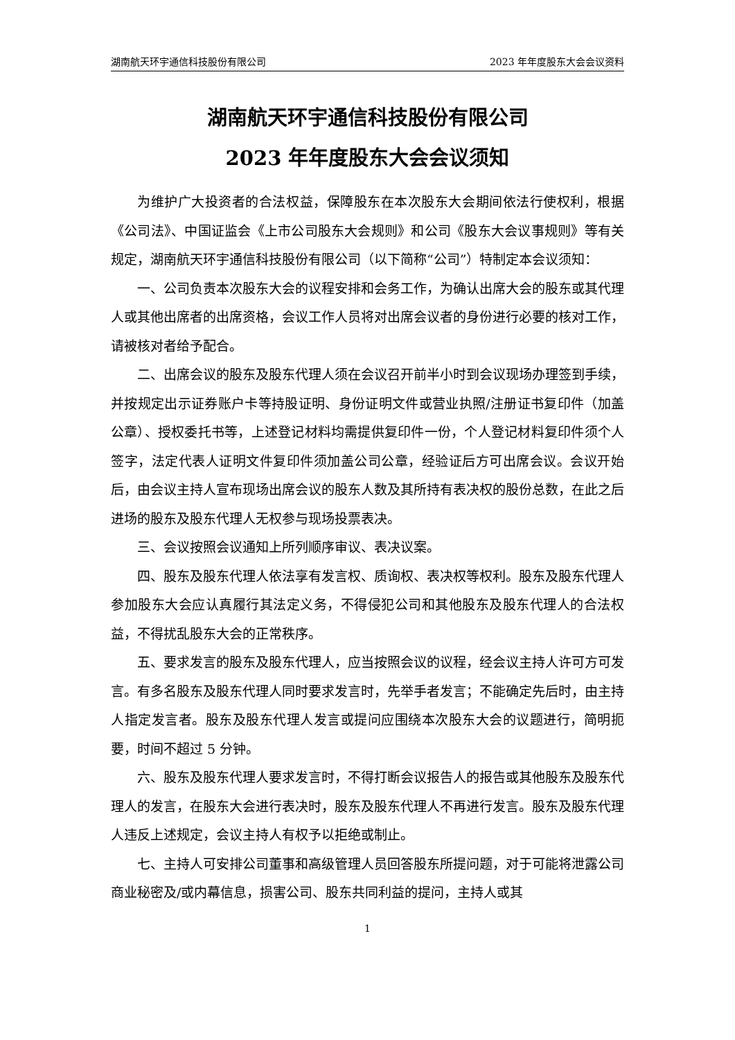湖南航天环宇通信科技股份有限公司 2023 年年度股东大会会议资料
湖南航天环宇通信科技股份有限公司
2023 年年度股东大会会议须知
为维护广大投资者的合法权益，保障股东在本次股东大会期间依法行使权利，根据《公司法》、中国证监会《上市公司股东大会规则》和公司《股东大会议事规则》等有关规定，湖南航天环宇通信科技股份有限公司（以下简称“公司”）特制定本会议须知：
一、公司负责本次股东大会的议程安排和会务工作，为确认出席大会的股东或其代理人或其他出席者的出席资格，会议工作人员将对出席会议者的身份进行必要的核对工作，请被核对者给予配合。
二、出席会议的股东及股东代理人须在会议召开前半小时到会议现场办理签到手续，并按规定出示证券账户卡等持股证明、身份证明文件或营业执照/注册证书复印件（加盖公章）、授权委托书等，上述登记材料均需提供复印件一份，个人登记材料复印件须个人签字，法定代表人证明文件复印件须加盖公司公章，经验证后方可出席会议。会议开始后，由会议主持人宣布现场出席会议的股东人数及其所持有表决权的股份总数，在此之后进场的股东及股东代理人无权参与现场投票表决。
三、会议按照会议通知上所列顺序审议、表决议案。
四、股东及股东代理人依法享有发言权、质询权、表决权等权利。股东及股东代理人参加股东大会应认真履行其法定义务，不得侵犯公司和其他股东及股东代理人的合法权益，不得扰乱股东大会的正常秩序。
五、要求发言的股东及股东代理人，应当按照会议的议程，经会议主持人许可方可发言。有多名股东及股东代理人同时要求发言时，先举手者发言；不能确定先后时，由主持人指定发言者。股东及股东代理人发言或提问应围绕本次股东大会的议题进行，简明扼要，时间不超过 5 分钟。
六、股东及股东代理人要求发言时，不得打断会议报告人的报告或其他股东及股东代理人的发言，在股东大会进行表决时，股东及股东代理人不再进行发言。股东及股东代理人违反上述规定，会议主持人有权予以拒绝或制止。
七、主持人可安排公司董事和高级管理人员回答股东所提问题，对于可能将泄露公司商业秘密及/或内幕信息，损害公司、股东共同利益的提问，主持人或其
1